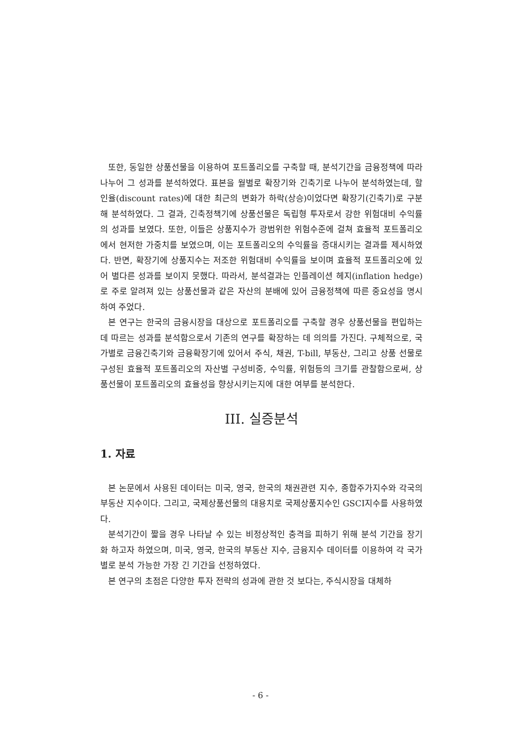또한, 동일한 상품선물을 이용하여 포트폴리오를 구축할 때, 분석기간을 금융정책에 따라 나누어 그 성과를 분석하였다. 표본을 월별로 확장기와 긴축기로 나누어 분석하였는데, 할인율(discount rates)에 대한 최근의 변화가 하락(상승)이었다면 확장기(긴축기)로 구분해 분석하였다. 그 결과, 긴축정책기에 상품선물은 독립형 투자로서 강한 위험대비 수익률의 성과를 보였다. 또한, 이들은 상품지수가 광범위한 위험수준에 걸쳐 효율적 포트폴리오에서 현저한 가중치를 보였으며, 이는 포트폴리오의 수익률을 증대시키는 결과를 제시하였다. 반면, 확장기에 상품지수는 저조한 위험대비 수익률을 보이며 효율적 포트폴리오에 있어 별다른 성과를 보이지 못했다. 따라서, 분석결과는 인플레이션 헤지(inflation hedge)로 주로 알려져 있는 상품선물과 같은 자산의 분배에 있어 금융정책에 따른 중요성을 명시하여 주었다.
본 연구는 한국의 금융시장을 대상으로 포트폴리오를 구축할 경우 상품선물을 편입하는 데 따르는 성과를 분석함으로서 기존의 연구를 확장하는 데 의의를 가진다. 구체적으로, 국가별로 금융긴축기와 금융확장기에 있어서 주식, 채권, T-bill, 부동산, 그리고 상품 선물로 구성된 효율적 포트폴리오의 자산별 구성비중, 수익률, 위험등의 크기를 관찰함으로써, 상품선물이 포트폴리오의 효율성을 향상시키는지에 대한 여부를 분석한다.
III. 실증분석
1. 자료
본 논문에서 사용된 데이터는 미국, 영국, 한국의 채권관련 지수, 종합주가지수와 각국의 부동산 지수이다. 그리고, 국제상품선물의 대용치로 국제상품지수인 GSCI지수를 사용하였다.
분석기간이 짧을 경우 나타날 수 있는 비정상적인 충격을 피하기 위해 분석 기간을 장기화 하고자 하였으며, 미국, 영국, 한국의 부동산 지수, 금융지수 데이터를 이용하여 각 국가별로 분석 가능한 가장 긴 기간을 선정하였다.
본 연구의 초점은 다양한 투자 전략의 성과에 관한 것 보다는, 주식시장을 대체하
- 6 -